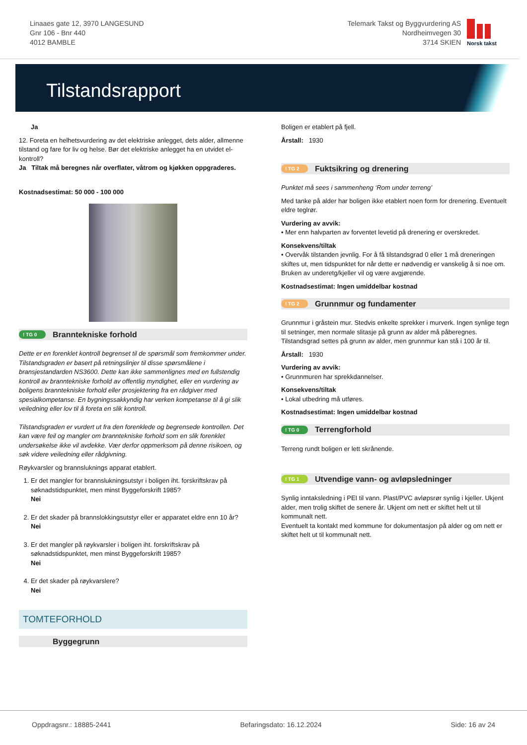Linaaes gate 12, 3970 LANGESUND
Gnr 106 - Bnr 440
4012 BAMBLE
Telemark Takst og Byggvurdering AS
Nordheimvegen 30
3714 SKIEN
Norsk takst
Tilstandsrapport
Ja
12. Foreta en helhetsvurdering av det elektriske anlegget, dets alder, allmenne tilstand og fare for liv og helse. Bør det elektriske anlegget ha en utvidet el-kontroll?
Ja Tiltak må beregnes når overflater, våtrom og kjøkken oppgraderes.
Kostnadsestimat: 50 000 - 100 000
! TG 0 Branntekniske forhold
Dette er en forenklet kontroll begrenset til de spørsmål som fremkommer under. Tilstandsgraden er basert på retningslinjer til disse spørsmålene i bransjestandarden NS3600. Dette kan ikke sammenlignes med en fullstendig kontroll av branntekniske forhold av offentlig myndighet, eller en vurdering av boligens branntekniske forhold eller prosjektering fra en rådgiver med spesialkompetanse. En bygningssakkyndig har verken kompetanse til å gi slik veiledning eller lov til å foreta en slik kontroll.
Tilstandsgraden er vurdert ut fra den forenklede og begrensede kontrollen. Det kan være feil og mangler om branntekniske forhold som en slik forenklet undersøkelse ikke vil avdekke. Vær derfor oppmerksom på denne risikoen, og søk videre veiledning eller rådgivning.
Røykvarsler og brannsluknings apparat etablert.
1. Er det mangler for brannslukningsutstyr i boligen iht. forskriftskrav på søknadstidspunktet, men minst Byggeforskrift 1985?
Nei
2. Er det skader på brannslokkingsutstyr eller er apparatet eldre enn 10 år?
Nei
3. Er det mangler på røykvarsler i boligen iht. forskriftskrav på søknadstidspunktet, men minst Byggeforskrift 1985?
Nei
4. Er det skader på røykvarslere?
Nei
TOMTEFORHOLD
Byggegrunn
Boligen er etablert på fjell.
Årstall: 1930
! TG 2 Fuktsikring og drenering
Punktet må sees i sammenheng ‘Rom under terreng’
Med tanke på alder har boligen ikke etablert noen form for drenering. Eventuelt eldre teglrør.
Vurdering av avvik:
• Mer enn halvparten av forventet levetid på drenering er overskredet.
Konsekvens/tiltak
• Overvåk tilstanden jevnlig. For å få tilstandsgrad 0 eller 1 må dreneringen skiftes ut, men tidspunktet for når dette er nødvendig er vanskelig å si noe om. Bruken av underetg/kjeller vil og være avgjørende.
Kostnadsestimat: Ingen umiddelbar kostnad
! TG 2 Grunnmur og fundamenter
Grunnmur i gråstein mur. Stedvis enkelte sprekker i murverk. Ingen synlige tegn til setninger, men normale slitasje på grunn av alder må påberegnes.
Tilstandsgrad settes på grunn av alder, men grunnmur kan stå i 100 år til.
Årstall: 1930
Vurdering av avvik:
• Grunnmuren har sprekkdannelser.
Konsekvens/tiltak
• Lokal utbedring må utføres.
Kostnadsestimat: Ingen umiddelbar kostnad
! TG 0 Terrengforhold
Terreng rundt boligen er lett skrånende.
! TG 1 Utvendige vann- og avløpsledninger
Synlig inntaksledning i PEI til vann. Plast/PVC avløpsrør synlig i kjeller. Ukjent alder, men trolig skiftet de senere år. Ukjent om nett er skiftet helt ut til kommunalt nett.
Eventuelt ta kontakt med kommune for dokumentasjon på alder og om nett er skiftet helt ut til kommunalt nett.
Oppdragsnr.: 18885-2441 Befaringsdato: 16.12.2024 Side: 16 av 24